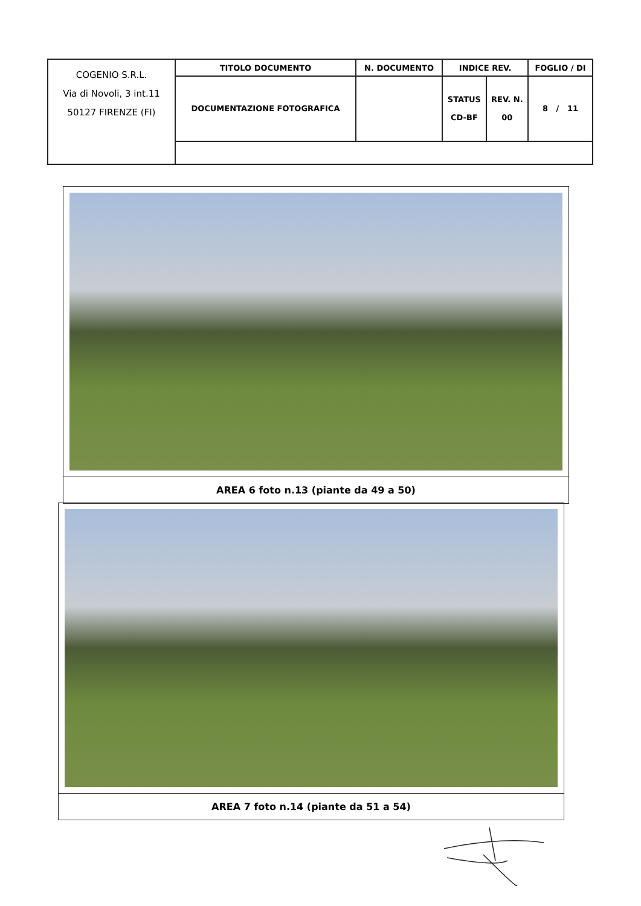| COGENIO S.R.L. Via di Novoli, 3 int.11 50127 FIRENZE (FI) | TITOLO DOCUMENTO | N. DOCUMENTO | INDICE REV. | | FOGLIO / DI |
| | DOCUMENTAZIONE FOTOGRAFICA | | STATUS CD-BF | REV. N. 00 | 8 / 11 |
| AREA 6 foto n.13 (piante da 49 a 50) |
| AREA 7 foto n.14 (piante da 51 a 54) |